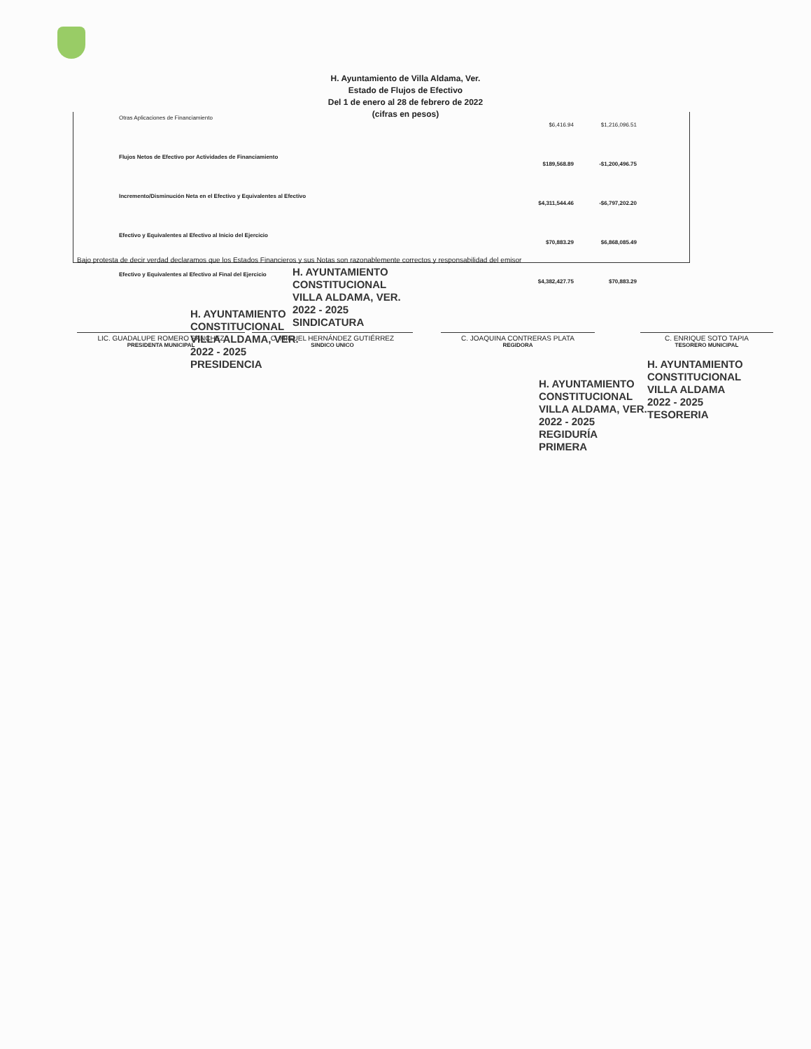H. Ayuntamiento de Villa Aldama, Ver.
Estado de Flujos de Efectivo
Del 1 de enero al 28 de febrero de 2022
(cifras en pesos)
| Otras Aplicaciones de Financiamiento | $6,416.94 | $1,216,096.51 |
| Flujos Netos de Efectivo por Actividades de Financiamiento | $189,568.89 | -$1,200,496.75 |
| Incremento/Disminución Neta en el Efectivo y Equivalentes al Efectivo | $4,311,544.46 | -$6,797,202.20 |
| Efectivo y Equivalentes al Efectivo al Inicio del Ejercicio | $70,883.29 | $6,868,085.49 |
| Efectivo y Equivalentes al Efectivo al Final del Ejercicio | $4,382,427.75 | $70,883.29 |
Bajo protesta de decir verdad declaramos que los Estados Financieros y sus Notas son razonablemente correctos y responsabilidad del emisor
LIC. GUADALUPE ROMERO SANCHEZ
PRESIDENTA MUNICIPAL
C. MIGUEL HERNÁNDEZ GUTIÉRREZ
SINDICO UNICO
C. JOAQUINA CONTRERAS PLATA
REGIDORA
C. ENRIQUE SOTO TAPIA
TESORERO MUNICIPAL
H. AYUNTAMIENTO
CONSTITUCIONAL
VILLA ALDAMA, VER.
2022 - 2025
PRESIDENCIA
H. AYUNTAMIENTO
CONSTITUCIONAL
VILLA ALDAMA, VER.
2022 - 2025
SINDICATURA
H. AYUNTAMIENTO
CONSTITUCIONAL
VILLA ALDAMA, VER.
2022 - 2025
REGIDURÍA
PRIMERA
H. AYUNTAMIENTO
CONSTITUCIONAL
VILLA ALDAMA
2022 - 2025
TESORERIA